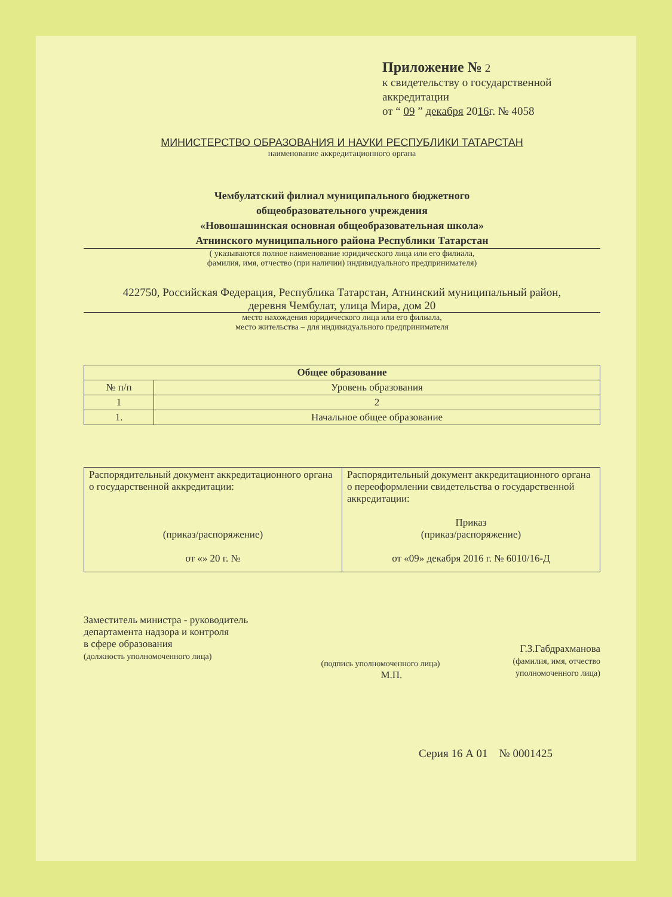Приложение № 2
к свидетельству о государственной аккредитации
от “ 09 ” декабря 2016г. № 4058
МИНИСТЕРСТВО ОБРАЗОВАНИЯ И НАУКИ РЕСПУБЛИКИ ТАТАРСТАН
наименование аккредитационного органа
Чембулатский филиал муниципального бюджетного
общеобразовательного учреждения
«Новошашинская основная общеобразовательная школа»
Атнинского муниципального района Республики Татарстан
( указываются полное наименование юридического лица или его филиала,
фамилия, имя, отчество (при наличии) индивидуального предпринимателя)
422750, Российская Федерация, Республика Татарстан, Атнинский муниципальный район,
деревня Чембулат, улица Мира, дом 20
место нахождения юридического лица или его филиала,
место жительства – для индивидуального предпринимателя
| Общее образование | |
| --- | --- |
| № п/п | Уровень образования |
| 1 | 2 |
| 1. | Начальное общее образование |
| Распорядительный документ аккредитационного органа о государственной аккредитации: (приказ/распоряжение) от «» 20 г. № | Распорядительный документ аккредитационного органа о переоформлении свидетельства о государственной аккредитации: Приказ (приказ/распоряжение) от «09» декабря 2016 г. № 6010/16-Д |
Заместитель министра - руководитель
департамента надзора и контроля
в сфере образования
(должность уполномоченного лица)
(подпись уполномоченного лица)
М.П.
Г.З.Габдрахманова
(фамилия, имя, отчество
уполномоченного лица)
Серия 16 А 01 № 0001425